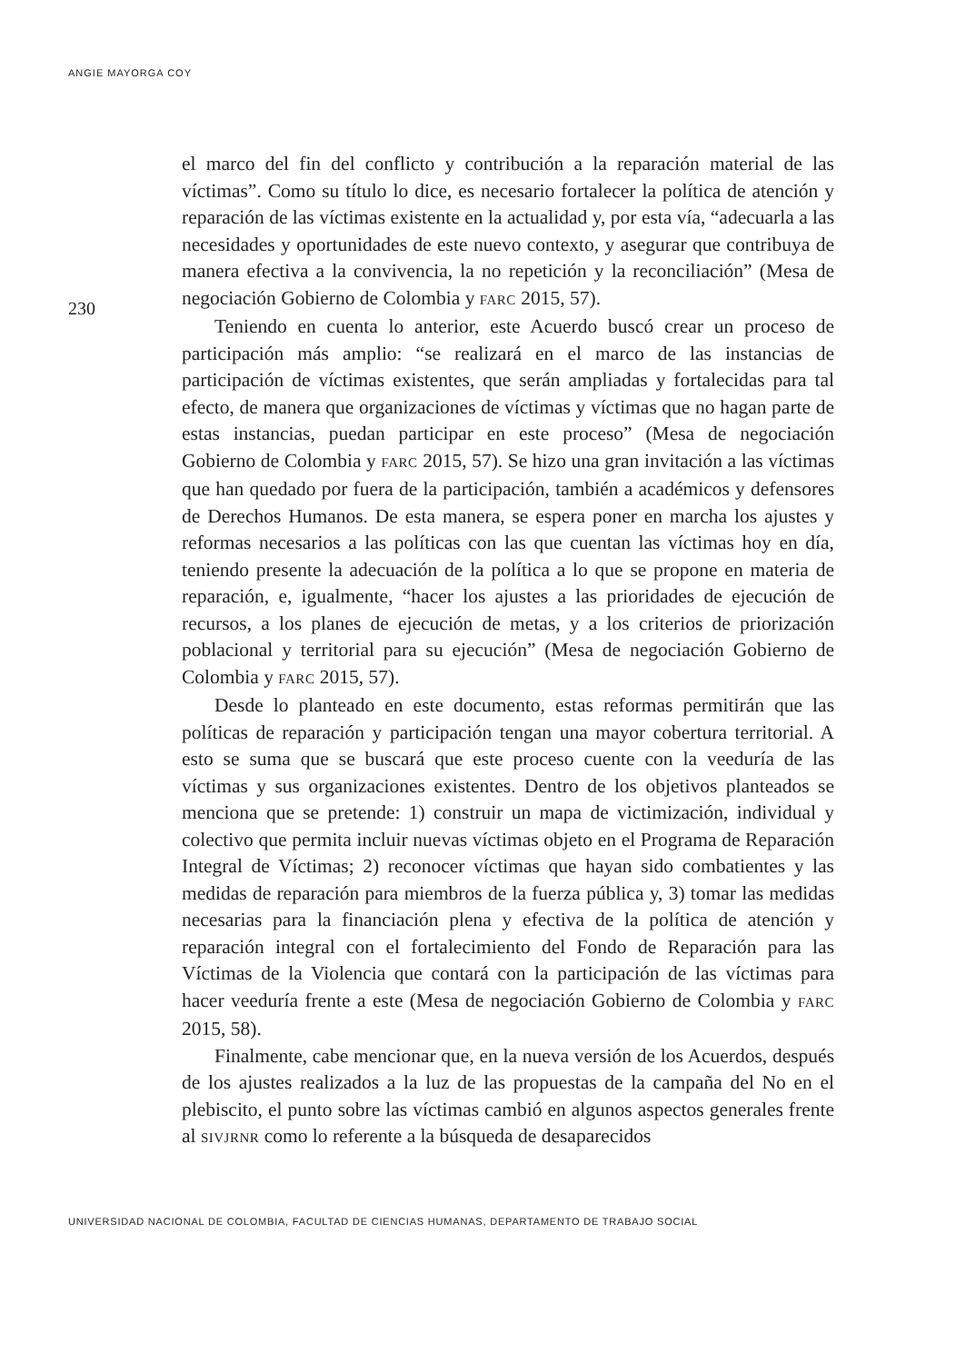ANGIE MAYORGA COY
230
el marco del fin del conflicto y contribución a la reparación material de las víctimas”. Como su título lo dice, es necesario fortalecer la política de atención y reparación de las víctimas existente en la actualidad y, por esta vía, “adecuarla a las necesidades y oportunidades de este nuevo contexto, y asegurar que contribuya de manera efectiva a la convivencia, la no repetición y la reconciliación” (Mesa de negociación Gobierno de Colombia y FARC 2015, 57).
Teniendo en cuenta lo anterior, este Acuerdo buscó crear un proceso de participación más amplio: “se realizará en el marco de las instancias de participación de víctimas existentes, que serán ampliadas y fortalecidas para tal efecto, de manera que organizaciones de víctimas y víctimas que no hagan parte de estas instancias, puedan participar en este proceso” (Mesa de negociación Gobierno de Colombia y FARC 2015, 57). Se hizo una gran invitación a las víctimas que han quedado por fuera de la participación, también a académicos y defensores de Derechos Humanos. De esta manera, se espera poner en marcha los ajustes y reformas necesarios a las políticas con las que cuentan las víctimas hoy en día, teniendo presente la adecuación de la política a lo que se propone en materia de reparación, e, igualmente, “hacer los ajustes a las prioridades de ejecución de recursos, a los planes de ejecución de metas, y a los criterios de priorización poblacional y territorial para su ejecución” (Mesa de negociación Gobierno de Colombia y FARC 2015, 57).
Desde lo planteado en este documento, estas reformas permitirán que las políticas de reparación y participación tengan una mayor cobertura territorial. A esto se suma que se buscará que este proceso cuente con la veeduría de las víctimas y sus organizaciones existentes. Dentro de los objetivos planteados se menciona que se pretende: 1) construir un mapa de victimización, individual y colectivo que permita incluir nuevas víctimas objeto en el Programa de Reparación Integral de Víctimas; 2) reconocer víctimas que hayan sido combatientes y las medidas de reparación para miembros de la fuerza pública y, 3) tomar las medidas necesarias para la financiación plena y efectiva de la política de atención y reparación integral con el fortalecimiento del Fondo de Reparación para las Víctimas de la Violencia que contará con la participación de las víctimas para hacer veeduría frente a este (Mesa de negociación Gobierno de Colombia y FARC 2015, 58).
Finalmente, cabe mencionar que, en la nueva versión de los Acuerdos, después de los ajustes realizados a la luz de las propuestas de la campaña del No en el plebiscito, el punto sobre las víctimas cambió en algunos aspectos generales frente al SIVJRNR como lo referente a la búsqueda de desaparecidos
UNIVERSIDAD NACIONAL DE COLOMBIA, FACULTAD DE CIENCIAS HUMANAS, DEPARTAMENTO DE TRABAJO SOCIAL